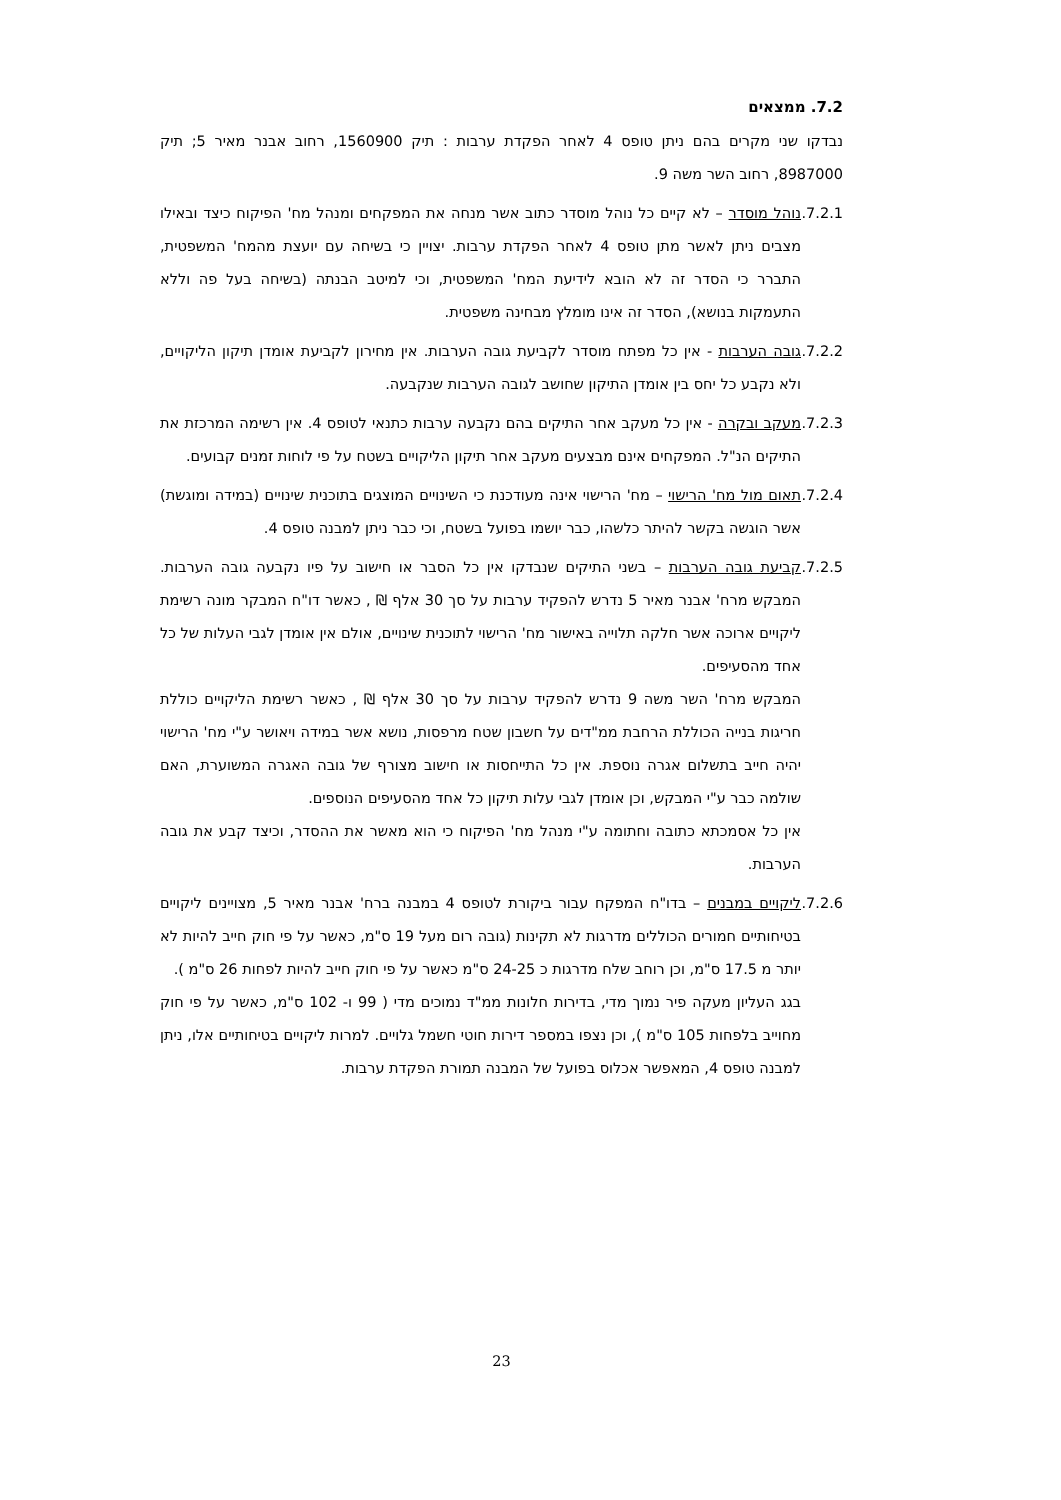7.2. ממצאים
נבדקו שני מקרים בהם ניתן טופס 4 לאחר הפקדת ערבות : תיק 1560900, רחוב אבנר מאיר 5; תיק 8987000, רחוב השר משה 9.
7.2.1. נוהל מוסדר – לא קיים כל נוהל מוסדר כתוב אשר מנחה את המפקחים ומנהל מח' הפיקוח כיצד ובאילו מצבים ניתן לאשר מתן טופס 4 לאחר הפקדת ערבות. יצויין כי בשיחה עם יועצת מהמח' המשפטית, התברר כי הסדר זה לא הובא לידיעת המח' המשפטית, וכי למיטב הבנתה (בשיחה בעל פה וללא התעמקות בנושא), הסדר זה אינו מומלץ מבחינה משפטית.
7.2.2. גובה הערבות - אין כל מפתח מוסדר לקביעת גובה הערבות. אין מחירון לקביעת אומדן תיקון הליקויים, ולא נקבע כל יחס בין אומדן התיקון שחושב לגובה הערבות שנקבעה.
7.2.3. מעקב ובקרה - אין כל מעקב אחר התיקים בהם נקבעה ערבות כתנאי לטופס 4. אין רשימה המרכזת את התיקים הנ"ל. המפקחים אינם מבצעים מעקב אחר תיקון הליקויים בשטח על פי לוחות זמנים קבועים.
7.2.4. תאום מול מח' הרישוי – מח' הרישוי אינה מעודכנת כי השינויים המוצגים בתוכנית שינויים (במידה ומוגשת) אשר הוגשה בקשר להיתר כלשהו, כבר יושמו בפועל בשטח, וכי כבר ניתן למבנה טופס 4.
7.2.5. קביעת גובה הערבות – בשני התיקים שנבדקו אין כל הסבר או חישוב על פיו נקבעה גובה הערבות. המבקש מרח' אבנר מאיר 5 נדרש להפקיד ערבות על סך 30 אלף ₪ , כאשר דו"ח המבקר מונה רשימת ליקויים ארוכה אשר חלקה תלוייה באישור מח' הרישוי לתוכנית שינויים, אולם אין אומדן לגבי העלות של כל אחד מהסעיפים.
המבקש מרח' השר משה 9 נדרש להפקיד ערבות על סך 30 אלף ₪ , כאשר רשימת הליקויים כוללת חריגות בנייה הכוללת הרחבת ממ"דים על חשבון שטח מרפסות, נושא אשר במידה ויאושר ע"י מח' הרישוי יהיה חייב בתשלום אגרה נוספת. אין כל התייחסות או חישוב מצורף של גובה האגרה המשוערת, האם שולמה כבר ע"י המבקש, וכן אומדן לגבי עלות תיקון כל אחד מהסעיפים הנוספים.
אין כל אסמכתא כתובה וחתומה ע"י מנהל מח' הפיקוח כי הוא מאשר את ההסדר, וכיצד קבע את גובה הערבות.
7.2.6. ליקויים במבנים – בדו"ח המפקח עבור ביקורת לטופס 4 במבנה ברח' אבנר מאיר 5, מצויינים ליקויים בטיחותיים חמורים הכוללים מדרגות לא תקינות (גובה רום מעל 19 ס"מ, כאשר על פי חוק חייב להיות לא יותר מ 17.5 ס"מ, וכן רוחב שלח מדרגות כ 24-25 ס"מ כאשר על פי חוק חייב להיות לפחות 26 ס"מ ).
בגג העליון מעקה פיר נמוך מדי, בדירות חלונות ממ"ד נמוכים מדי ( 99 ו- 102 ס"מ, כאשר על פי חוק מחוייב בלפחות 105 ס"מ ), וכן נצפו במספר דירות חוטי חשמל גלויים. למרות ליקויים בטיחותיים אלו, ניתן למבנה טופס 4, המאפשר אכלוס בפועל של המבנה תמורת הפקדת ערבות.
23